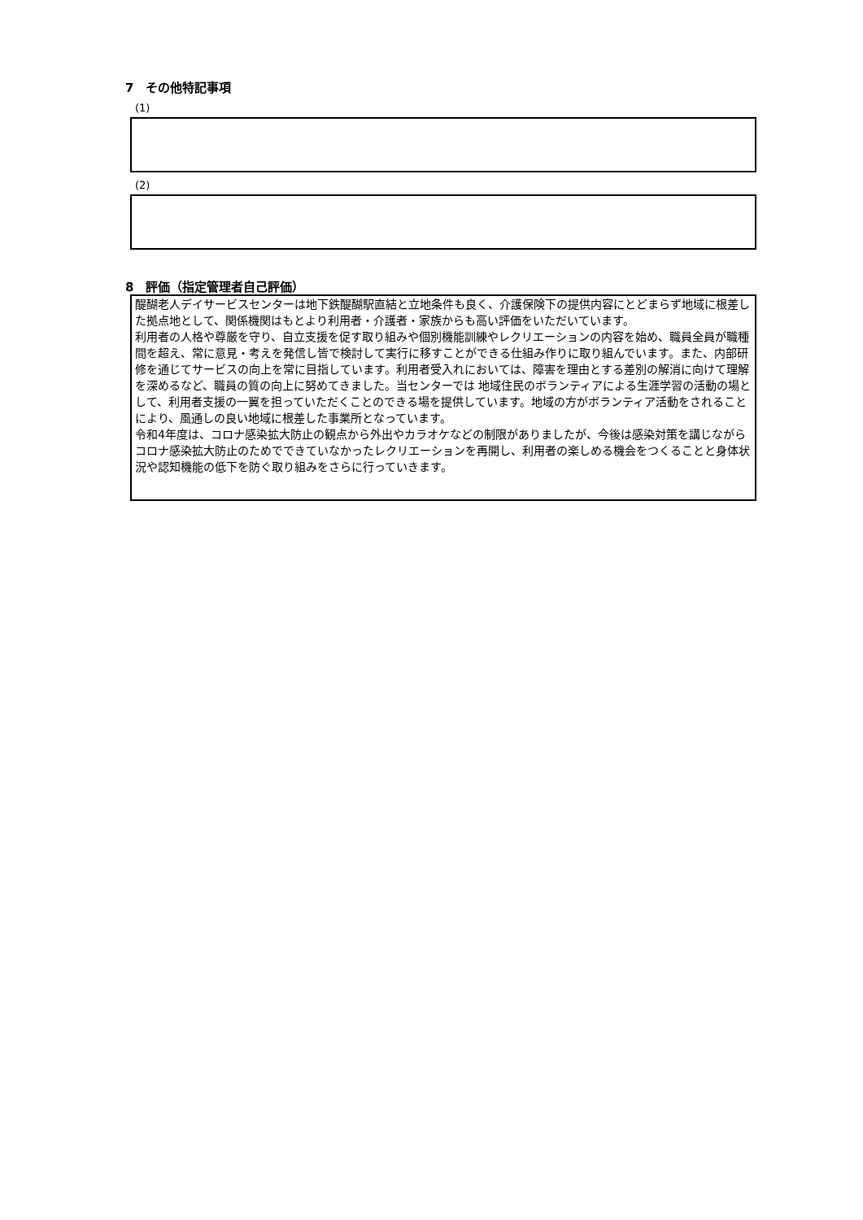7　その他特記事項
(1)
(2)
8　評価（指定管理者自己評価）
醍醐老人デイサービスセンターは地下鉄醍醐駅直結と立地条件も良く、介護保険下の提供内容にとどまらず地域に根差した拠点地として、関係機関はもとより利用者・介護者・家族からも高い評価をいただいています。
利用者の人格や尊厳を守り、自立支援を促す取り組みや個別機能訓練やレクリエーションの内容を始め、職員全員が職種間を超え、常に意見・考えを発信し皆で検討して実行に移すことができる仕組み作りに取り組んでいます。また、内部研修を通じてサービスの向上を常に目指しています。利用者受入れにおいては、障害を理由とする差別の解消に向けて理解を深めるなど、職員の質の向上に努めてきました。当センターでは 地域住民のボランティアによる生涯学習の活動の場として、利用者支援の一翼を担っていただくことのできる場を提供しています。地域の方がボランティア活動をされることにより、風通しの良い地域に根差した事業所となっています。
令和4年度は、コロナ感染拡大防止の観点から外出やカラオケなどの制限がありましたが、今後は感染対策を講じながらコロナ感染拡大防止のためでできていなかったレクリエーションを再開し、利用者の楽しめる機会をつくることと身体状況や認知機能の低下を防ぐ取り組みをさらに行っていきます。